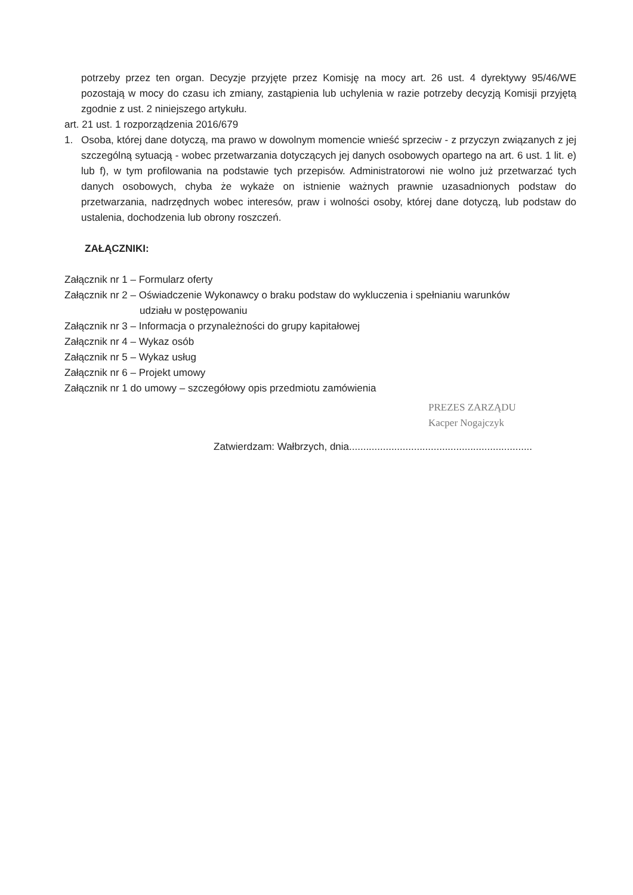potrzeby przez ten organ. Decyzje przyjęte przez Komisję na mocy art. 26 ust. 4 dyrektywy 95/46/WE pozostają w mocy do czasu ich zmiany, zastąpienia lub uchylenia w razie potrzeby decyzją Komisji przyjętą zgodnie z ust. 2 niniejszego artykułu.
art. 21 ust. 1 rozporządzenia 2016/679
1. Osoba, której dane dotyczą, ma prawo w dowolnym momencie wnieść sprzeciw - z przyczyn związanych z jej szczególną sytuacją - wobec przetwarzania dotyczących jej danych osobowych opartego na art. 6 ust. 1 lit. e) lub f), w tym profilowania na podstawie tych przepisów. Administratorowi nie wolno już przetwarzać tych danych osobowych, chyba że wykaże on istnienie ważnych prawnie uzasadnionych podstaw do przetwarzania, nadrzędnych wobec interesów, praw i wolności osoby, której dane dotyczą, lub podstaw do ustalenia, dochodzenia lub obrony roszczeń.
ZAŁĄCZNIKI:
Załącznik nr 1 – Formularz oferty
Załącznik nr 2 – Oświadczenie Wykonawcy o braku podstaw do wykluczenia i spełnianiu warunków
udziału w postępowaniu
Załącznik nr 3 – Informacja o przynależności do grupy kapitałowej
Załącznik nr 4 – Wykaz osób
Załącznik nr 5 – Wykaz usług
Załącznik nr 6 – Projekt umowy
Załącznik nr 1 do umowy – szczegółowy opis przedmiotu zamówienia
PREZES ZARZĄDU
Kacper Nogajczyk
Zatwierdzam: Wałbrzych, dnia.................................................................